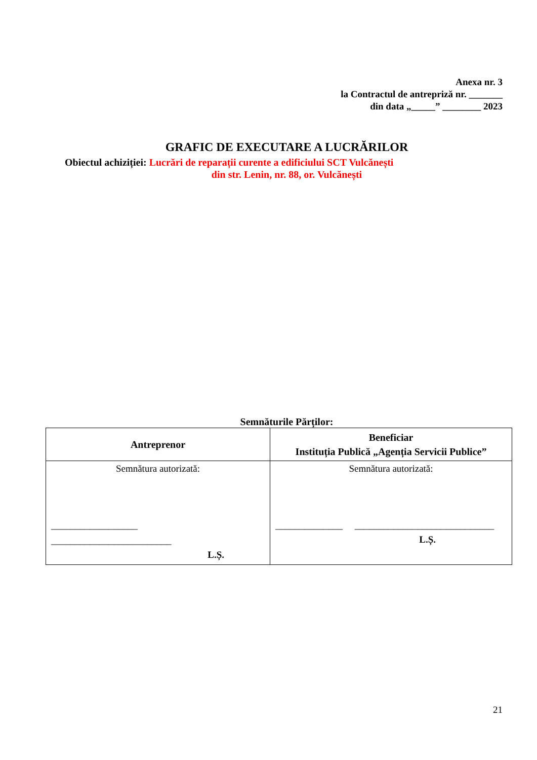Anexa nr. 3
la Contractul de antrepriză nr. _______
din data „_____” ________ 2023
GRAFIC DE EXECUTARE A LUCRĂRILOR
Obiectul achiziției: Lucrări de reparații curente a edificiului SCT Vulcănești
din str. Lenin, nr. 88, or. Vulcănești
Semnăturile Părților:
| Antreprenor | Beneficiar Instituția Publică „Agenția Servicii Publice” |
| Semnătura autorizată: __________________ _________________________ L.Ș. | Semnătura autorizată: ______________ _____________________________ L.Ș. |
21